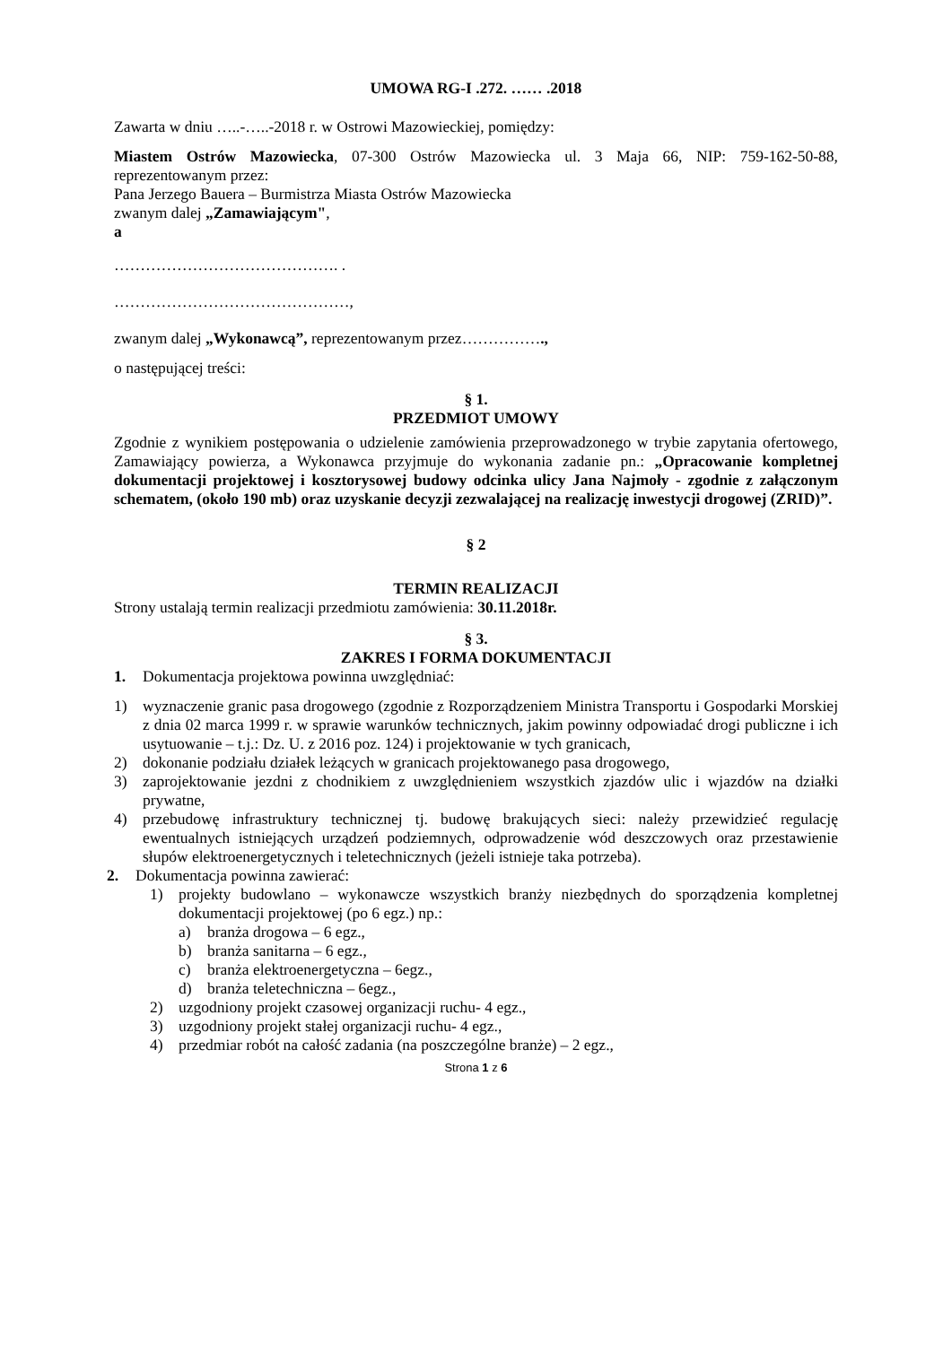UMOWA RG-I .272. …… .2018
Zawarta w dniu …..-…..-2018 r. w Ostrowi Mazowieckiej, pomiędzy:
Miastem Ostrów Mazowiecka, 07-300 Ostrów Mazowiecka ul. 3 Maja 66, NIP: 759-162-50-88, reprezentowanym przez:
Pana Jerzego Bauera – Burmistrza Miasta Ostrów Mazowiecka
zwanym dalej „Zamawiającym",
a
……………………………………. .
………………………………………,
zwanym dalej „Wykonawcą”, reprezentowanym przez…………….,
o następującej treści:
§ 1.
PRZEDMIOT UMOWY
Zgodnie z wynikiem postępowania o udzielenie zamówienia przeprowadzonego w trybie zapytania ofertowego, Zamawiający powierza, a Wykonawca przyjmuje do wykonania zadanie pn.: „Opracowanie kompletnej dokumentacji projektowej i kosztorysowej budowy odcinka ulicy Jana Najmoły - zgodnie z załączonym schematem, (około 190 mb) oraz uzyskanie decyzji zezwalającej na realizację inwestycji drogowej (ZRID)”.
§ 2
TERMIN REALIZACJI
Strony ustalają termin realizacji przedmiotu zamówienia: 30.11.2018r.
§ 3.
ZAKRES I FORMA DOKUMENTACJI
1. Dokumentacja projektowa powinna uwzględniać:
1) wyznaczenie granic pasa drogowego (zgodnie z Rozporządzeniem Ministra Transportu i Gospodarki Morskiej z dnia 02 marca 1999 r. w sprawie warunków technicznych, jakim powinny odpowiadać drogi publiczne i ich usytuowanie – t.j.: Dz. U. z 2016 poz. 124) i projektowanie w tych granicach,
2) dokonanie podziału działek leżących w granicach projektowanego pasa drogowego,
3) zaprojektowanie jezdni z chodnikiem z uwzględnieniem wszystkich zjazdów ulic i wjazdów na działki prywatne,
4) przebudowę infrastruktury technicznej tj. budowę brakujących sieci: należy przewidzieć regulację ewentualnych istniejących urządzeń podziemnych, odprowadzenie wód deszczowych oraz przestawienie słupów elektroenergetycznych i teletechnicznych (jeżeli istnieje taka potrzeba).
2. Dokumentacja powinna zawierać:
1) projekty budowlano – wykonawcze wszystkich branży niezbędnych do sporządzenia kompletnej dokumentacji projektowej (po 6 egz.) np.:
a) branża drogowa – 6 egz.,
b) branża sanitarna – 6 egz.,
c) branża elektroenergetyczna – 6egz.,
d) branża teletechniczna – 6egz.,
2) uzgodniony projekt czasowej organizacji ruchu- 4 egz.,
3) uzgodniony projekt stałej organizacji ruchu- 4 egz.,
4) przedmiar robót na całość zadania (na poszczególne branże) – 2 egz.,
Strona 1 z 6